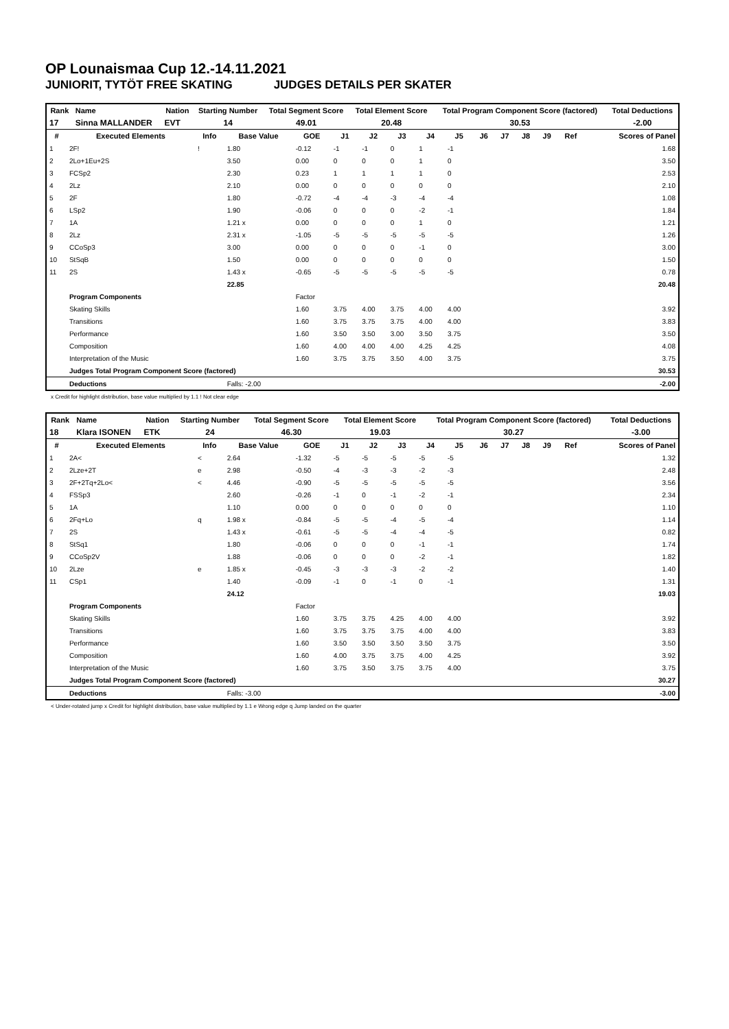OP Lounaismaa Cup 12.-14.11.2021
JUNIORIT, TYTÖT FREE SKATING JUDGES DETAILS PER SKATER
| Rank | Name | Nation | Starting Number | Total Segment Score | Total Element Score | Total Program Component Score (factored) | Total Deductions |
| --- | --- | --- | --- | --- | --- | --- | --- |
| 17 | Sinna MALLANDER | EVT | 14 | 49.01 | 20.48 | 30.53 | -2.00 |
| # | Executed Elements | Info | Base Value | GOE | J1 | J2 | J3 | J4 | J5 | J6 | J7 | J8 | J9 | Ref | Scores of Panel |
| --- | --- | --- | --- | --- | --- | --- | --- | --- | --- | --- | --- | --- | --- | --- | --- |
| 1 | 2F! | ! | 1.80 | -0.12 | -1 | -1 | 0 | 1 | -1 | | | | | | 1.68 |
| 2 | 2Lo+1Eu+2S | | 3.50 | 0.00 | 0 | 0 | 0 | 1 | 0 | | | | | | 3.50 |
| 3 | FCSp2 | | 2.30 | 0.23 | 1 | 1 | 1 | 1 | 0 | | | | | | 2.53 |
| 4 | 2Lz | | 2.10 | 0.00 | 0 | 0 | 0 | 0 | 0 | | | | | | 2.10 |
| 5 | 2F | | 1.80 | -0.72 | -4 | -4 | -3 | -4 | -4 | | | | | | 1.08 |
| 6 | LSp2 | | 1.90 | -0.06 | 0 | 0 | 0 | -2 | -1 | | | | | | 1.84 |
| 7 | 1A | | 1.21 x | 0.00 | 0 | 0 | 0 | 1 | 0 | | | | | | 1.21 |
| 8 | 2Lz | | 2.31 x | -1.05 | -5 | -5 | -5 | -5 | -5 | | | | | | 1.26 |
| 9 | CCoSp3 | | 3.00 | 0.00 | 0 | 0 | 0 | -1 | 0 | | | | | | 3.00 |
| 10 | StSqB | | 1.50 | 0.00 | 0 | 0 | 0 | 0 | 0 | | | | | | 1.50 |
| 11 | 2S | | 1.43 x | -0.65 | -5 | -5 | -5 | -5 | -5 | | | | | | 0.78 |
| | | | 22.85 | | | | | | | | | | | | 20.48 |
| | Program Components | | | Factor | | | | | | | | | | | |
| | Skating Skills | | | 1.60 | 3.75 | 4.00 | 3.75 | 4.00 | 4.00 | | | | | | 3.92 |
| | Transitions | | | 1.60 | 3.75 | 3.75 | 3.75 | 4.00 | 4.00 | | | | | | 3.83 |
| | Performance | | | 1.60 | 3.50 | 3.50 | 3.00 | 3.50 | 3.75 | | | | | | 3.50 |
| | Composition | | | 1.60 | 4.00 | 4.00 | 4.00 | 4.25 | 4.25 | | | | | | 4.08 |
| | Interpretation of the Music | | | 1.60 | 3.75 | 3.75 | 3.50 | 4.00 | 3.75 | | | | | | 3.75 |
| | Judges Total Program Component Score (factored) | | | | | | | | | | | | | | 30.53 |
| | Deductions | | Falls: -2.00 | | | | | | | | | | | | -2.00 |
x Credit for highlight distribution, base value multiplied by 1.1 ! Not clear edge
| Rank | Name | Nation | Starting Number | Total Segment Score | Total Element Score | Total Program Component Score (factored) | Total Deductions |
| --- | --- | --- | --- | --- | --- | --- | --- |
| 18 | Klara ISONEN | ETK | 24 | 46.30 | 19.03 | 30.27 | -3.00 |
| # | Executed Elements | Info | Base Value | GOE | J1 | J2 | J3 | J4 | J5 | J6 | J7 | J8 | J9 | Ref | Scores of Panel |
| --- | --- | --- | --- | --- | --- | --- | --- | --- | --- | --- | --- | --- | --- | --- | --- |
| 1 | 2A< | < | 2.64 | -1.32 | -5 | -5 | -5 | -5 | -5 | | | | | | 1.32 |
| 2 | 2Lze+2T | e | 2.98 | -0.50 | -4 | -3 | -3 | -2 | -3 | | | | | | 2.48 |
| 3 | 2F+2Tq+2Lo< | < | 4.46 | -0.90 | -5 | -5 | -5 | -5 | -5 | | | | | | 3.56 |
| 4 | FSSp3 | | 2.60 | -0.26 | -1 | 0 | -1 | -2 | -1 | | | | | | 2.34 |
| 5 | 1A | | 1.10 | 0.00 | 0 | 0 | 0 | 0 | 0 | | | | | | 1.10 |
| 6 | 2Fq+Lo | q | 1.98 x | -0.84 | -5 | -5 | -4 | -5 | -4 | | | | | | 1.14 |
| 7 | 2S | | 1.43 x | -0.61 | -5 | -5 | -4 | -4 | -5 | | | | | | 0.82 |
| 8 | StSq1 | | 1.80 | -0.06 | 0 | 0 | 0 | -1 | -1 | | | | | | 1.74 |
| 9 | CCoSp2V | | 1.88 | -0.06 | 0 | 0 | 0 | -2 | -1 | | | | | | 1.82 |
| 10 | 2Lze | e | 1.85 x | -0.45 | -3 | -3 | -3 | -2 | -2 | | | | | | 1.40 |
| 11 | CSp1 | | 1.40 | -0.09 | -1 | 0 | -1 | 0 | -1 | | | | | | 1.31 |
| | | | 24.12 | | | | | | | | | | | | 19.03 |
| | Program Components | | | Factor | | | | | | | | | | | |
| | Skating Skills | | | 1.60 | 3.75 | 3.75 | 4.25 | 4.00 | 4.00 | | | | | | 3.92 |
| | Transitions | | | 1.60 | 3.75 | 3.75 | 3.75 | 4.00 | 4.00 | | | | | | 3.83 |
| | Performance | | | 1.60 | 3.50 | 3.50 | 3.50 | 3.50 | 3.75 | | | | | | 3.50 |
| | Composition | | | 1.60 | 4.00 | 3.75 | 3.75 | 4.00 | 4.25 | | | | | | 3.92 |
| | Interpretation of the Music | | | 1.60 | 3.75 | 3.50 | 3.75 | 3.75 | 4.00 | | | | | | 3.75 |
| | Judges Total Program Component Score (factored) | | | | | | | | | | | | | | 30.27 |
| | Deductions | | Falls: -3.00 | | | | | | | | | | | | -3.00 |
< Under-rotated jump x Credit for highlight distribution, base value multiplied by 1.1 e Wrong edge q Jump landed on the quarter